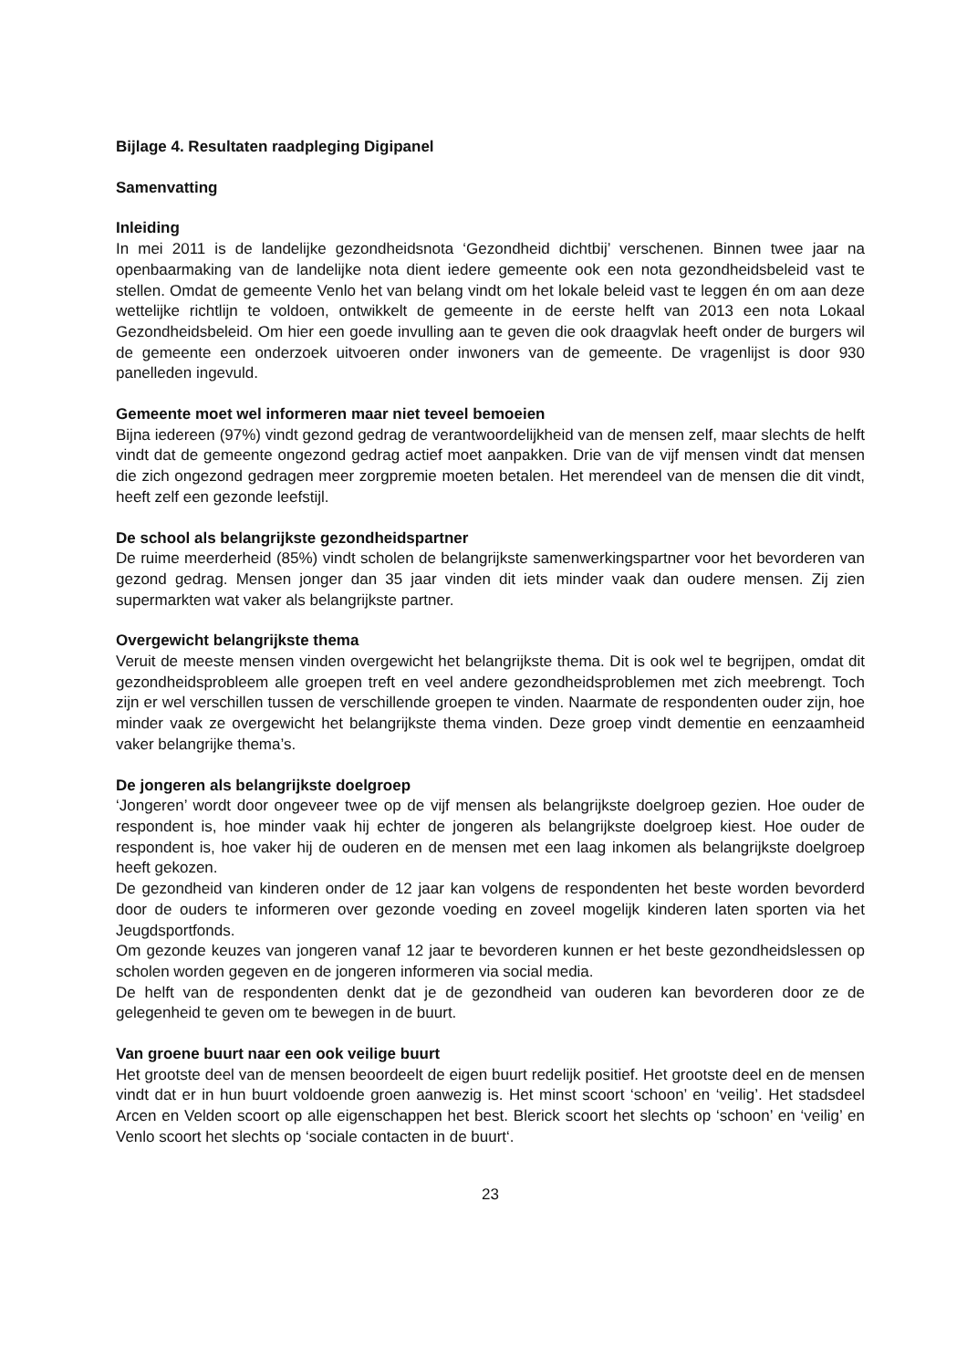Bijlage 4. Resultaten raadpleging Digipanel
Samenvatting
Inleiding
In mei 2011 is de landelijke gezondheidsnota ‘Gezondheid dichtbij’ verschenen. Binnen twee jaar na openbaarmaking van de landelijke nota dient iedere gemeente ook een nota gezondheidsbeleid vast te stellen. Omdat de gemeente Venlo het van belang vindt om het lokale beleid vast te leggen én om aan deze wettelijke richtlijn te voldoen, ontwikkelt de gemeente in de eerste helft van 2013 een nota Lokaal Gezondheidsbeleid. Om hier een goede invulling aan te geven die ook draagvlak heeft onder de burgers wil de gemeente een onderzoek uitvoeren onder inwoners van de gemeente. De vragenlijst is door 930 panelleden ingevuld.
Gemeente moet wel informeren maar niet teveel bemoeien
Bijna iedereen (97%) vindt gezond gedrag de verantwoordelijkheid van de mensen zelf, maar slechts de helft vindt dat de gemeente ongezond gedrag actief moet aanpakken. Drie van de vijf mensen vindt dat mensen die zich ongezond gedragen meer zorgpremie moeten betalen. Het merendeel van de mensen die dit vindt, heeft zelf een gezonde leefstijl.
De school als belangrijkste gezondheidspartner
De ruime meerderheid (85%) vindt scholen de belangrijkste samenwerkingspartner voor het bevorderen van gezond gedrag. Mensen jonger dan 35 jaar vinden dit iets minder vaak dan oudere mensen. Zij zien supermarkten wat vaker als belangrijkste partner.
Overgewicht belangrijkste thema
Veruit de meeste mensen vinden overgewicht het belangrijkste thema. Dit is ook wel te begrijpen, omdat dit gezondheidsprobleem alle groepen treft en veel andere gezondheidsproblemen met zich meebrengt. Toch zijn er wel verschillen tussen de verschillende groepen te vinden. Naarmate de respondenten ouder zijn, hoe minder vaak ze overgewicht het belangrijkste thema vinden. Deze groep vindt dementie en eenzaamheid vaker belangrijke thema’s.
De jongeren als belangrijkste doelgroep
‘Jongeren’ wordt door ongeveer twee op de vijf mensen als belangrijkste doelgroep gezien. Hoe ouder de respondent is, hoe minder vaak hij echter de jongeren als belangrijkste doelgroep kiest. Hoe ouder de respondent is, hoe vaker hij de ouderen en de mensen met een laag inkomen als belangrijkste doelgroep heeft gekozen.
De gezondheid van kinderen onder de 12 jaar kan volgens de respondenten het beste worden bevorderd door de ouders te informeren over gezonde voeding en zoveel mogelijk kinderen laten sporten via het Jeugdsportfonds.
Om gezonde keuzes van jongeren vanaf 12 jaar te bevorderen kunnen er het beste gezondheidslessen op scholen worden gegeven en de jongeren informeren via social media.
De helft van de respondenten denkt dat je de gezondheid van ouderen kan bevorderen door ze de gelegenheid te geven om te bewegen in de buurt.
Van groene buurt naar een ook veilige buurt
Het grootste deel van de mensen beoordeelt de eigen buurt redelijk positief. Het grootste deel en de mensen vindt dat er in hun buurt voldoende groen aanwezig is. Het minst scoort ‘schoon’ en ‘veilig’. Het stadsdeel Arcen en Velden scoort op alle eigenschappen het best. Blerick scoort het slechts op ‘schoon’ en ‘veilig’ en Venlo scoort het slechts op ‘sociale contacten in de buurt‘.
23